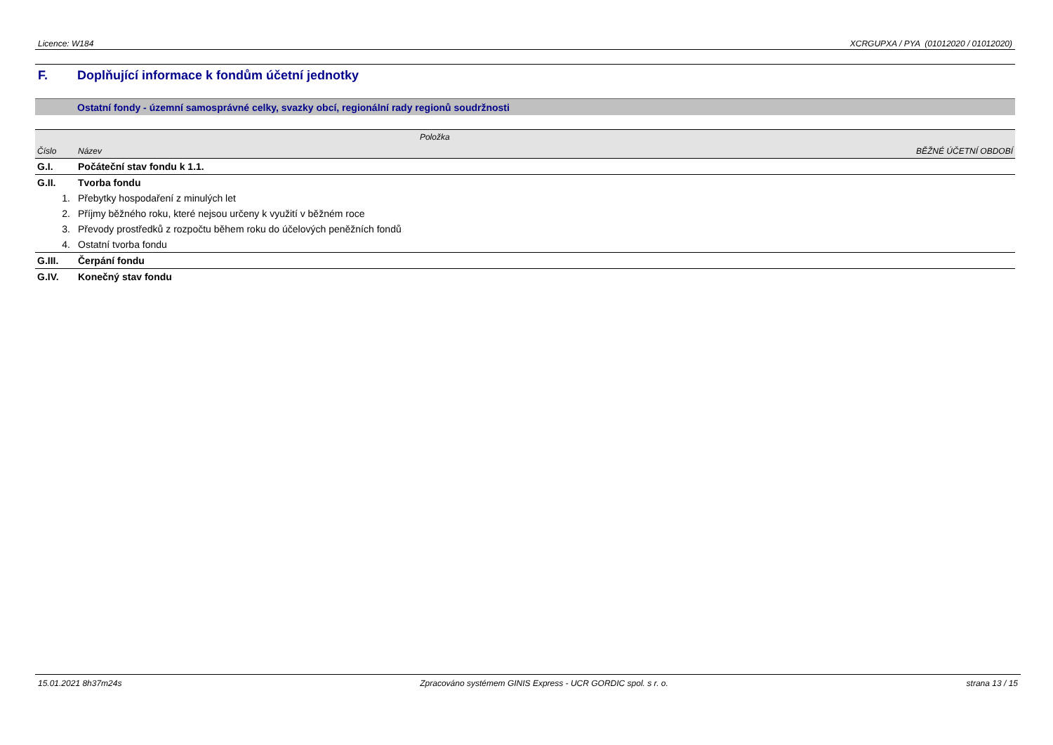Licence: W184 XCRGUPXA / PYA (01012020 / 01012020)
F. Doplňující informace k fondům účetní jednotky
Ostatní fondy - územní samosprávné celky, svazky obcí, regionální rady regionů soudržnosti
| | Položka | |
| --- | --- | --- |
| Číslo | Název | BĚŽNÉ ÚČETNÍ OBDOBÍ |
| G.I. | Počáteční stav fondu k 1.1. | |
| G.II. | Tvorba fondu | |
| 1. | Přebytky hospodaření z minulých let | |
| 2. | Příjmy běžného roku, které nejsou určeny k využití v běžném roce | |
| 3. | Převody prostředků z rozpočtu během roku do účelových peněžních fondů | |
| 4. | Ostatní tvorba fondu | |
| G.III. | Čerpání fondu | |
| G.IV. | Konečný stav fondu | |
15.01.2021 8h37m24s Zpracováno systémem GINIS Express - UCR GORDIC spol. s r. o. strana 13 / 15